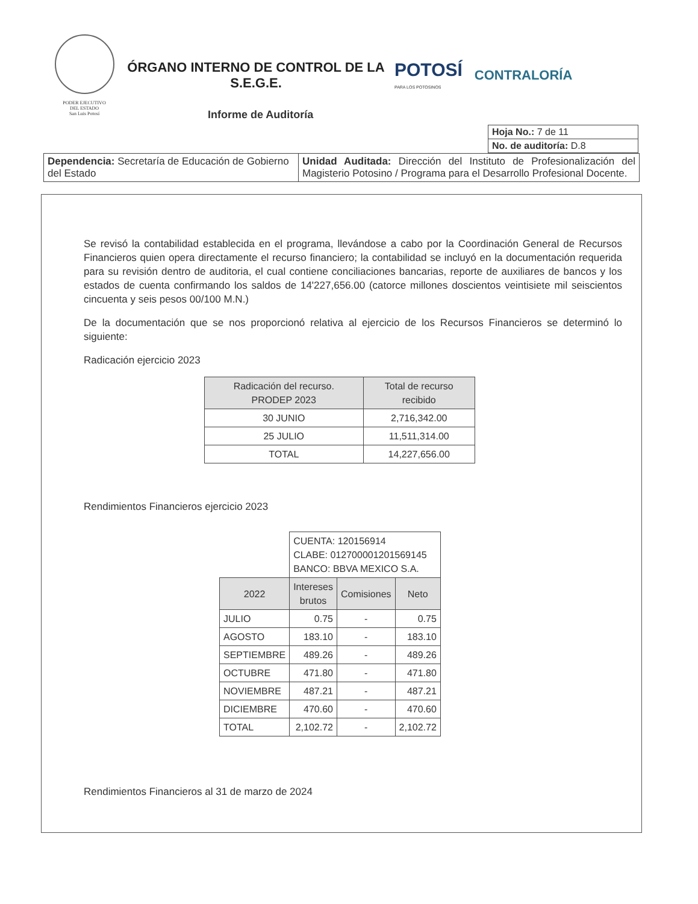PODER EJECUTIVO
DEL ESTADO
San Luis Potosí
ÓRGANO INTERNO DE CONTROL DE LA
S.E.G.E.
POTOSÍ
PARA LOS POTOSINOS
CONTRALORÍA
Informe de Auditoría
| Hoja No.: 7 de 11 |
| No. de auditoría: D.8 |
| Dependencia: Secretaría de Educación de Gobierno del Estado | Unidad Auditada: Dirección del Instituto de Profesionalización del Magisterio Potosino / Programa para el Desarrollo Profesional Docente. |
Se revisó la contabilidad establecida en el programa, llevándose a cabo por la Coordinación General de Recursos Financieros quien opera directamente el recurso financiero; la contabilidad se incluyó en la documentación requerida para su revisión dentro de auditoria, el cual contiene conciliaciones bancarias, reporte de auxiliares de bancos y los estados de cuenta confirmando los saldos de 14'227,656.00 (catorce millones doscientos veintisiete mil seiscientos cincuenta y seis pesos 00/100 M.N.)
De la documentación que se nos proporcionó relativa al ejercicio de los Recursos Financieros se determinó lo siguiente:
Radicación ejercicio 2023
| Radicación del recurso. PRODEP 2023 | Total de recurso recibido |
| --- | --- |
| 30 JUNIO | 2,716,342.00 |
| 25 JULIO | 11,511,314.00 |
| TOTAL | 14,227,656.00 |
Rendimientos Financieros ejercicio 2023
| | CUENTA: 120156914 CLABE: 012700001201569145 BANCO: BBVA MEXICO S.A. | | |
| 2022 | Intereses brutos | Comisiones | Neto |
| JULIO | 0.75 | - | 0.75 |
| AGOSTO | 183.10 | - | 183.10 |
| SEPTIEMBRE | 489.26 | - | 489.26 |
| OCTUBRE | 471.80 | - | 471.80 |
| NOVIEMBRE | 487.21 | - | 487.21 |
| DICIEMBRE | 470.60 | - | 470.60 |
| TOTAL | 2,102.72 | - | 2,102.72 |
Rendimientos Financieros al 31 de marzo de 2024